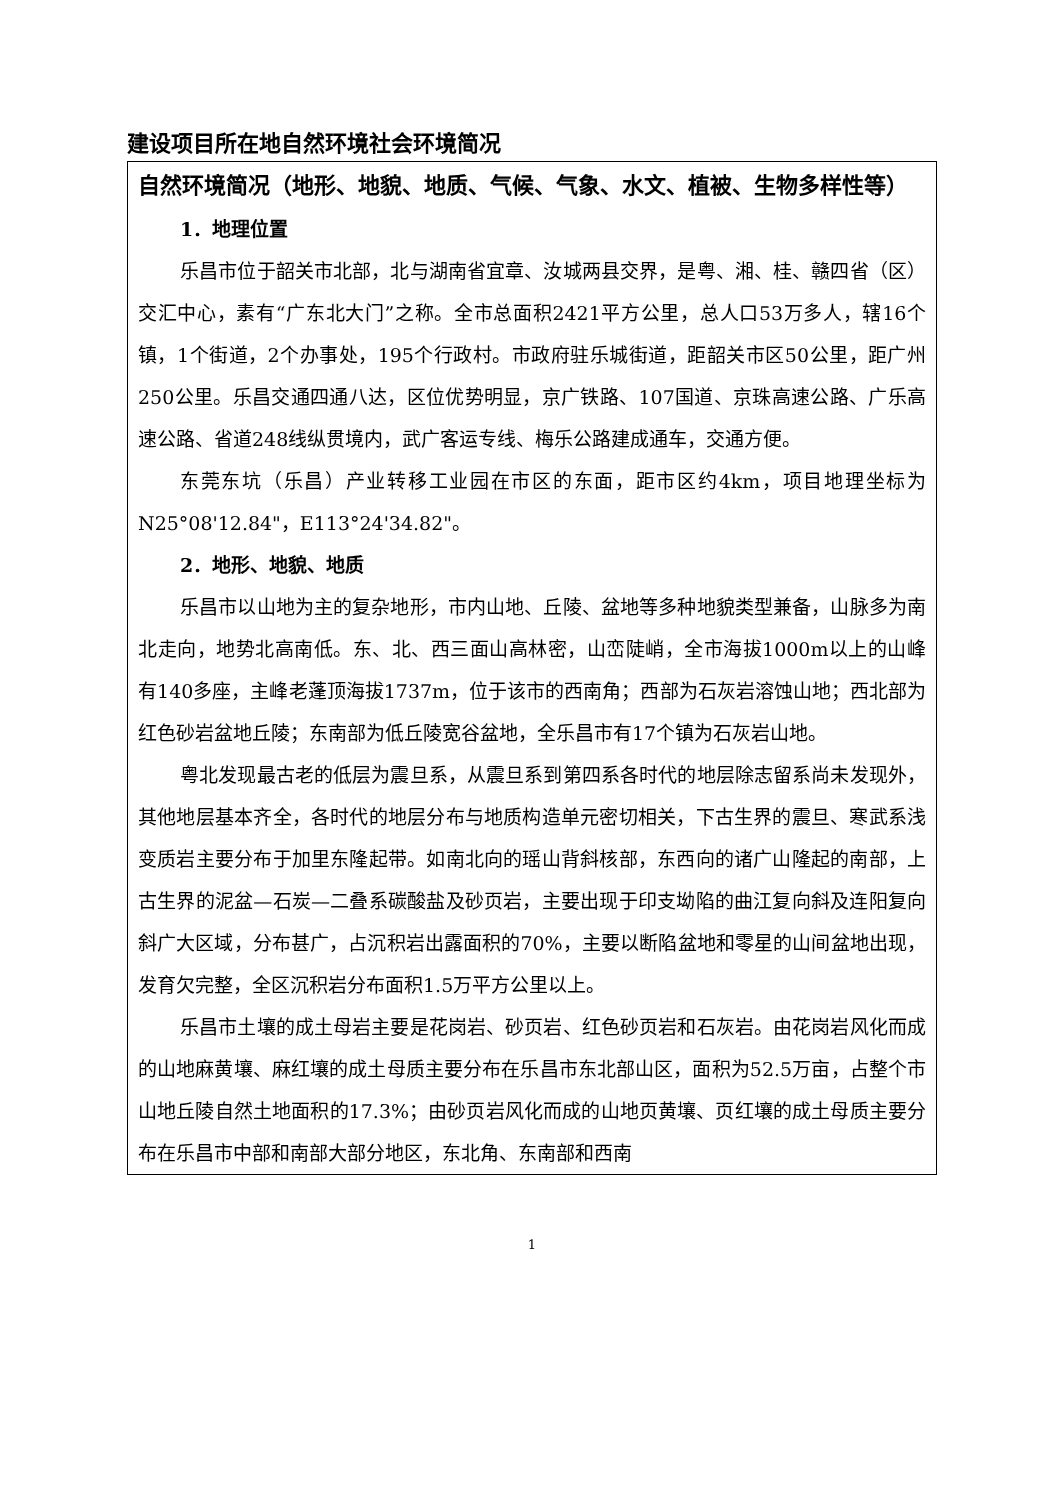建设项目所在地自然环境社会环境简况
| 自然环境简况（地形、地貌、地质、气候、气象、水文、植被、生物多样性等） 1．地理位置 乐昌市位于韶关市北部，北与湖南省宜章、汝城两县交界，是粤、湘、桂、赣四省（区）交汇中心，素有“广东北大门”之称。全市总面积2421平方公里，总人口53万多人，辖16个镇，1个街道，2个办事处，195个行政村。市政府驻乐城街道，距韶关市区50公里，距广州250公里。乐昌交通四通八达，区位优势明显，京广铁路、107国道、京珠高速公路、广乐高速公路、省道248线纵贯境内，武广客运专线、梅乐公路建成通车，交通方便。 东莞东坑（乐昌）产业转移工业园在市区的东面，距市区约4km，项目地理坐标为N25°08'12.84"，E113°24'34.82"。 2．地形、地貌、地质 乐昌市以山地为主的复杂地形，市内山地、丘陵、盆地等多种地貌类型兼备，山脉多为南北走向，地势北高南低。东、北、西三面山高林密，山峦陡峭，全市海拔1000m以上的山峰有140多座，主峰老蓬顶海拔1737m，位于该市的西南角；西部为石灰岩溶蚀山地；西北部为红色砂岩盆地丘陵；东南部为低丘陵宽谷盆地，全乐昌市有17个镇为石灰岩山地。 粤北发现最古老的低层为震旦系，从震旦系到第四系各时代的地层除志留系尚未发现外，其他地层基本齐全，各时代的地层分布与地质构造单元密切相关，下古生界的震旦、寒武系浅变质岩主要分布于加里东隆起带。如南北向的瑶山背斜核部，东西向的诸广山隆起的南部，上古生界的泥盆—石炭—二叠系碳酸盐及砂页岩，主要出现于印支坳陷的曲江复向斜及连阳复向斜广大区域，分布甚广，占沉积岩出露面积的70%，主要以断陷盆地和零星的山间盆地出现，发育欠完整，全区沉积岩分布面积1.5万平方公里以上。 乐昌市土壤的成土母岩主要是花岗岩、砂页岩、红色砂页岩和石灰岩。由花岗岩风化而成的山地麻黄壤、麻红壤的成土母质主要分布在乐昌市东北部山区，面积为52.5万亩，占整个市山地丘陵自然土地面积的17.3%；由砂页岩风化而成的山地页黄壤、页红壤的成土母质主要分布在乐昌市中部和南部大部分地区，东北角、东南部和西南 |
1